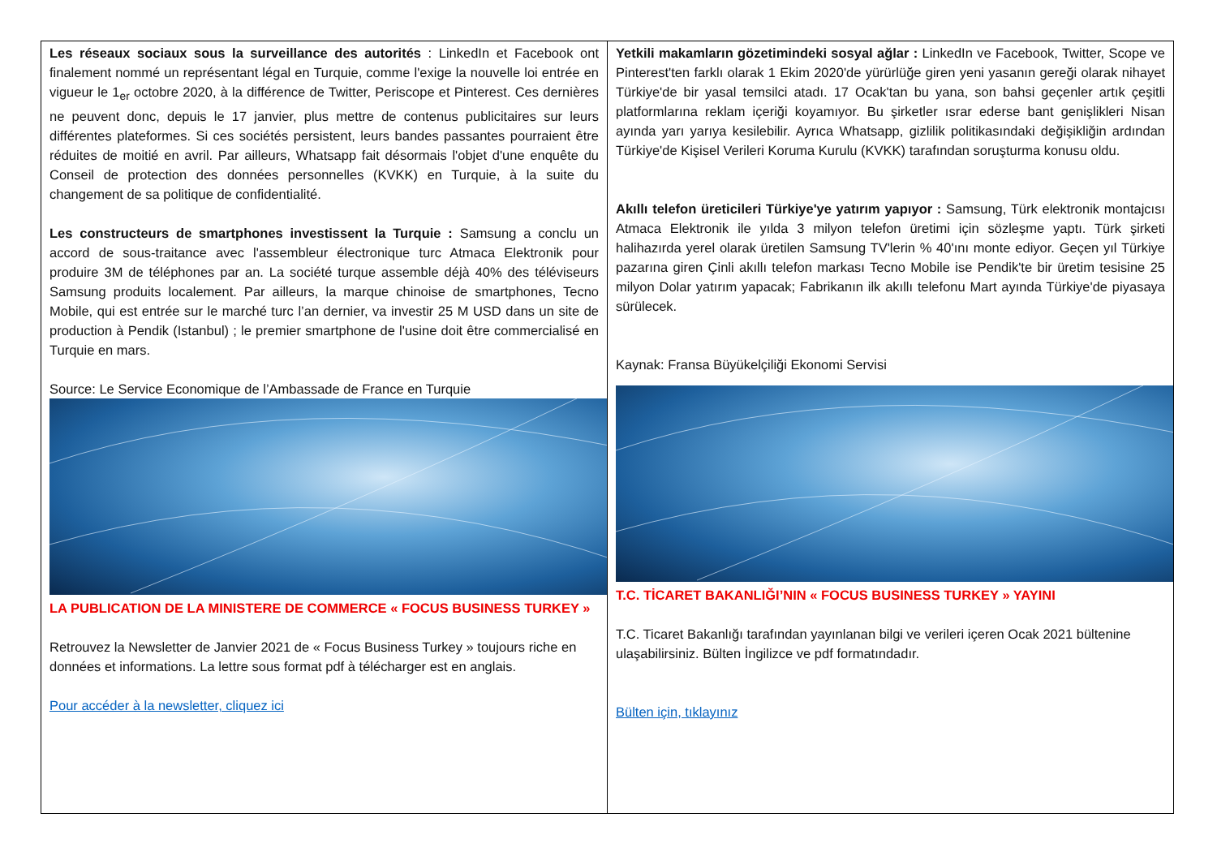| Les réseaux sociaux sous la surveillance des autorités : LinkedIn et Facebook ont finalement nommé un représentant légal en Turquie, comme l'exige la nouvelle loi entrée en vigueur le 1<sub>er</sub> octobre 2020, à la différence de Twitter, Periscope et Pinterest. Ces dernières ne peuvent donc, depuis le 17 janvier, plus mettre de contenus publicitaires sur leurs différentes plateformes. Si ces sociétés persistent, leurs bandes passantes pourraient être réduites de moitié en avril. Par ailleurs, Whatsapp fait désormais l'objet d'une enquête du Conseil de protection des données personnelles (KVKK) en Turquie, à la suite du changement de sa politique de confidentialité. Les constructeurs de smartphones investissent la Turquie : Samsung a conclu un accord de sous-traitance avec l'assembleur électronique turc Atmaca Elektronik pour produire 3M de téléphones par an. La société turque assemble déjà 40% des téléviseurs Samsung produits localement. Par ailleurs, la marque chinoise de smartphones, Tecno Mobile, qui est entrée sur le marché turc l’an dernier, va investir 25 M USD dans un site de production à Pendik (Istanbul) ; le premier smartphone de l'usine doit être commercialisé en Turquie en mars. Source: Le Service Economique de l’Ambassade de France en Turquie LA PUBLICATION DE LA MINISTERE DE COMMERCE « FOCUS BUSINESS TURKEY » Retrouvez la Newsletter de Janvier 2021 de « Focus Business Turkey » toujours riche en données et informations. La lettre sous format pdf à télécharger est en anglais. Pour accéder à la newsletter, cliquez ici | Yetkili makamların gözetimindeki sosyal ağlar : LinkedIn ve Facebook, Twitter, Scope ve Pinterest'ten farklı olarak 1 Ekim 2020'de yürürlüğe giren yeni yasanın gereği olarak nihayet Türkiye'de bir yasal temsilci atadı. 17 Ocak'tan bu yana, son bahsi geçenler artık çeşitli platformlarına reklam içeriği koyamıyor. Bu şirketler ısrar ederse bant genişlikleri Nisan ayında yarı yarıya kesilebilir. Ayrıca Whatsapp, gizlilik politikasındaki değişikliğin ardından Türkiye'de Kişisel Verileri Koruma Kurulu (KVKK) tarafından soruşturma konusu oldu. Akıllı telefon üreticileri Türkiye'ye yatırım yapıyor : Samsung, Türk elektronik montajcısı Atmaca Elektronik ile yılda 3 milyon telefon üretimi için sözleşme yaptı. Türk şirketi halihazırda yerel olarak üretilen Samsung TV'lerin % 40'ını monte ediyor. Geçen yıl Türkiye pazarına giren Çinli akıllı telefon markası Tecno Mobile ise Pendik'te bir üretim tesisine 25 milyon Dolar yatırım yapacak; Fabrikanın ilk akıllı telefonu Mart ayında Türkiye'de piyasaya sürülecek. Kaynak: Fransa Büyükelçiliği Ekonomi Servisi T.C. TİCARET BAKANLIĞI’NIN « FOCUS BUSINESS TURKEY » YAYINI T.C. Ticaret Bakanlığı tarafından yayınlanan bilgi ve verileri içeren Ocak 2021 bültenine ulaşabilirsiniz. Bülten İngilizce ve pdf formatındadır. Bülten için, tıklayınız |